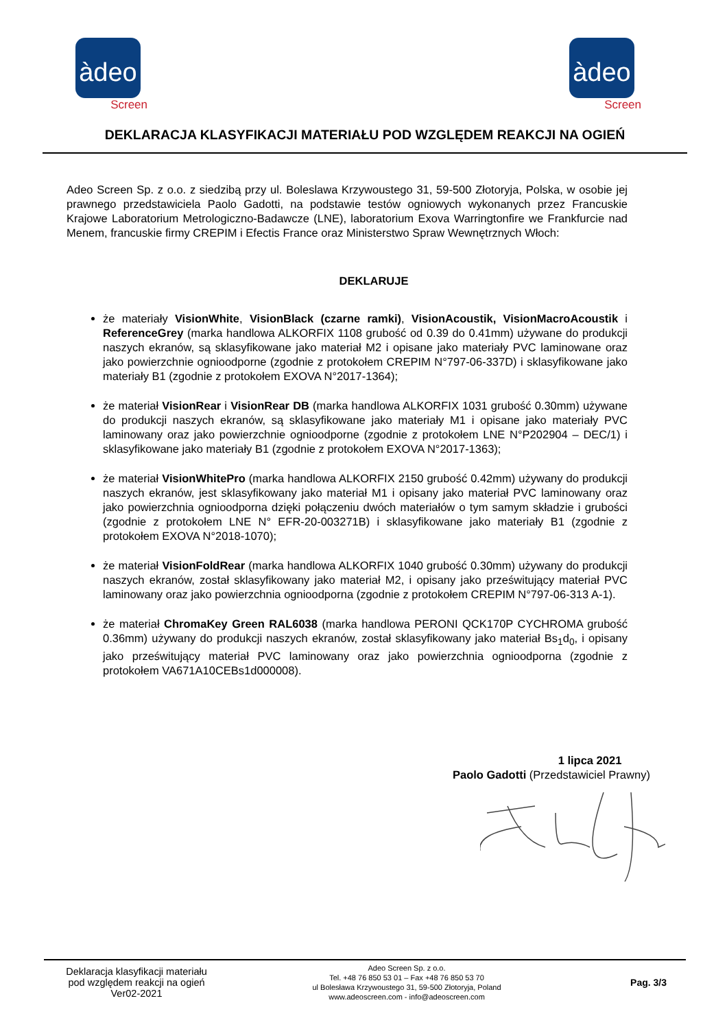àdeo
Screen
àdeo
Screen
DEKLARACJA KLASYFIKACJI MATERIAŁU POD WZGLĘDEM REAKCJI NA OGIEŃ
Adeo Screen Sp. z o.o. z siedzibą przy ul. Boleslawa Krzywoustego 31, 59-500 Złotoryja, Polska, w osobie jej prawnego przedstawiciela Paolo Gadotti, na podstawie testów ogniowych wykonanych przez Francuskie Krajowe Laboratorium Metrologiczno-Badawcze (LNE), laboratorium Exova Warringtonfire we Frankfurcie nad Menem, francuskie firmy CREPIM i Efectis France oraz Ministerstwo Spraw Wewnętrznych Włoch:
DEKLARUJE
że materiały VisionWhite, VisionBlack (czarne ramki), VisionAcoustik, VisionMacroAcoustik i ReferenceGrey (marka handlowa ALKORFIX 1108 grubość od 0.39 do 0.41mm) używane do produkcji naszych ekranów, są sklasyfikowane jako materiał M2 i opisane jako materiały PVC laminowane oraz jako powierzchnie ognioodporne (zgodnie z protokołem CREPIM N°797-06-337D) i sklasyfikowane jako materiały B1 (zgodnie z protokołem EXOVA N°2017-1364);
że materiał VisionRear i VisionRear DB (marka handlowa ALKORFIX 1031 grubość 0.30mm) używane do produkcji naszych ekranów, są sklasyfikowane jako materiały M1 i opisane jako materiały PVC laminowany oraz jako powierzchnie ognioodporne (zgodnie z protokołem LNE N°P202904 – DEC/1) i sklasyfikowane jako materiały B1 (zgodnie z protokołem EXOVA N°2017-1363);
że materiał VisionWhitePro (marka handlowa ALKORFIX 2150 grubość 0.42mm) używany do produkcji naszych ekranów, jest sklasyfikowany jako materiał M1 i opisany jako materiał PVC laminowany oraz jako powierzchnia ognioodporna dzięki połączeniu dwóch materiałów o tym samym składzie i grubości (zgodnie z protokołem LNE N° EFR-20-003271B) i sklasyfikowane jako materiały B1 (zgodnie z protokołem EXOVA N°2018-1070);
że materiał VisionFoldRear (marka handlowa ALKORFIX 1040 grubość 0.30mm) używany do produkcji naszych ekranów, został sklasyfikowany jako materiał M2, i opisany jako prześwitujący materiał PVC laminowany oraz jako powierzchnia ognioodporna (zgodnie z protokołem CREPIM N°797-06-313 A-1).
że materiał ChromaKey Green RAL6038 (marka handlowa PERONI QCK170P CYCHROMA grubość 0.36mm) używany do produkcji naszych ekranów, został sklasyfikowany jako materiał Bs<sub>1</sub>d<sub>0</sub>, i opisany jako prześwitujący materiał PVC laminowany oraz jako powierzchnia ognioodporna (zgodnie z protokołem VA671A10CEBs1d000008).
1 lipca 2021
Paolo Gadotti (Przedstawiciel Prawny)
Deklaracja klasyfikacji materiału
pod względem reakcji na ogień
Ver02-2021
Adeo Screen Sp. z o.o.
Tel. +48 76 850 53 01 – Fax +48 76 850 53 70
ul Bolesława Krzywoustego 31, 59-500 Złotoryja, Poland
www.adeoscreen.com - info@adeoscreen.com
Pag. 3/3